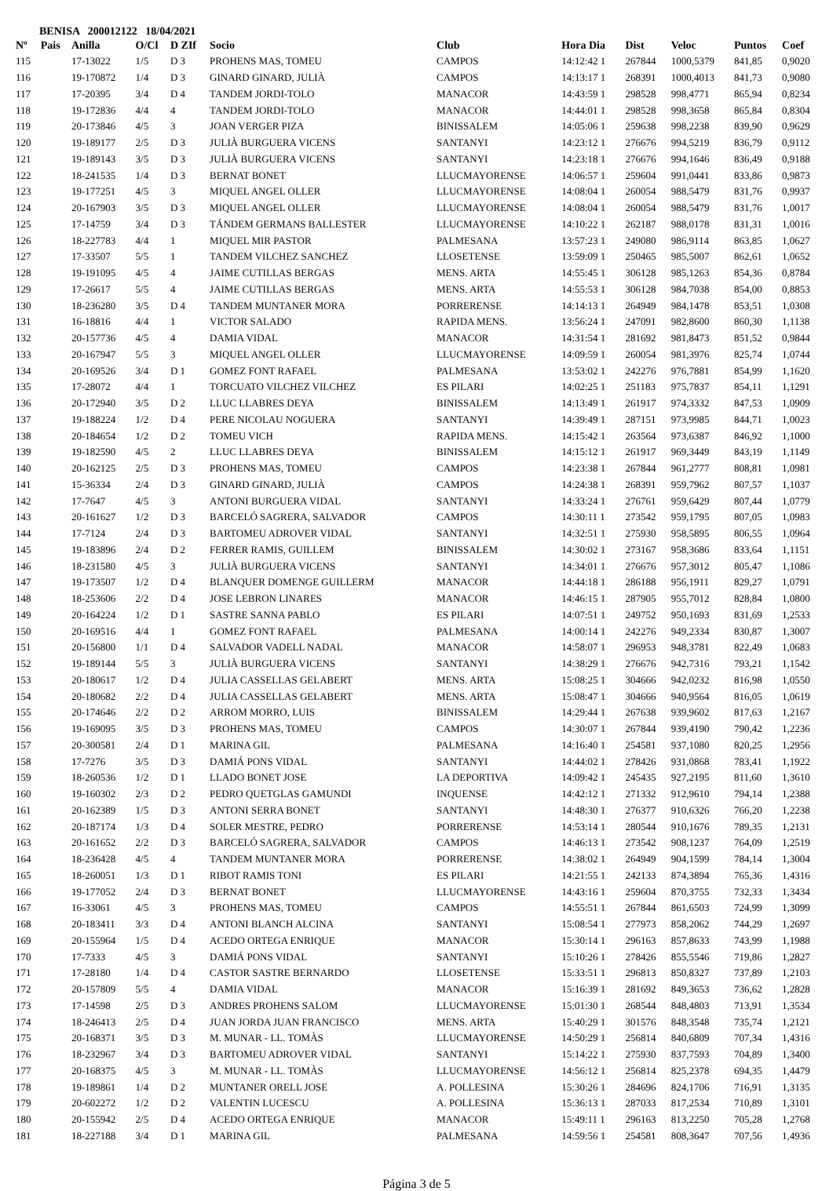BENISA 200012122 18/04/2021
| Nº | Pais | Anilla | O/Cl | D ZIf | Socio | Club | Hora Dia | Dist | Veloc | Puntos | Coef |
| --- | --- | --- | --- | --- | --- | --- | --- | --- | --- | --- | --- |
| 115 | | 17-13022 | 1/5 | D 3 | PROHENS MAS, TOMEU | CAMPOS | 14:12:42 1 | 267844 | 1000,5379 | 841,85 | 0,9020 |
| 116 | | 19-170872 | 1/4 | D 3 | GINARD GINARD, JULIÀ | CAMPOS | 14:13:17 1 | 268391 | 1000,4013 | 841,73 | 0,9080 |
| 117 | | 17-20395 | 3/4 | D 4 | TANDEM JORDI-TOLO | MANACOR | 14:43:59 1 | 298528 | 998,4771 | 865,94 | 0,8234 |
| 118 | | 19-172836 | 4/4 | 4 | TANDEM JORDI-TOLO | MANACOR | 14:44:01 1 | 298528 | 998,3658 | 865,84 | 0,8304 |
| 119 | | 20-173846 | 4/5 | 3 | JOAN VERGER PIZA | BINISSALEM | 14:05:06 1 | 259638 | 998,2238 | 839,90 | 0,9629 |
| 120 | | 19-189177 | 2/5 | D 3 | JULIÀ BURGUERA VICENS | SANTANYI | 14:23:12 1 | 276676 | 994,5219 | 836,79 | 0,9112 |
| 121 | | 19-189143 | 3/5 | D 3 | JULIÀ BURGUERA VICENS | SANTANYI | 14:23:18 1 | 276676 | 994,1646 | 836,49 | 0,9188 |
| 122 | | 18-241535 | 1/4 | D 3 | BERNAT BONET | LLUCMAYORENSE | 14:06:57 1 | 259604 | 991,0441 | 833,86 | 0,9873 |
| 123 | | 19-177251 | 4/5 | 3 | MIQUEL ANGEL OLLER | LLUCMAYORENSE | 14:08:04 1 | 260054 | 988,5479 | 831,76 | 0,9937 |
| 124 | | 20-167903 | 3/5 | D 3 | MIQUEL ANGEL OLLER | LLUCMAYORENSE | 14:08:04 1 | 260054 | 988,5479 | 831,76 | 1,0017 |
| 125 | | 17-14759 | 3/4 | D 3 | TÁNDEM GERMANS BALLESTER | LLUCMAYORENSE | 14:10:22 1 | 262187 | 988,0178 | 831,31 | 1,0016 |
| 126 | | 18-227783 | 4/4 | 1 | MIQUEL MIR PASTOR | PALMESANA | 13:57:23 1 | 249080 | 986,9114 | 863,85 | 1,0627 |
| 127 | | 17-33507 | 5/5 | 1 | TANDEM VILCHEZ SANCHEZ | LLOSETENSE | 13:59:09 1 | 250465 | 985,5007 | 862,61 | 1,0652 |
| 128 | | 19-191095 | 4/5 | 4 | JAIME CUTILLAS BERGAS | MENS. ARTA | 14:55:45 1 | 306128 | 985,1263 | 854,36 | 0,8784 |
| 129 | | 17-26617 | 5/5 | 4 | JAIME CUTILLAS BERGAS | MENS. ARTA | 14:55:53 1 | 306128 | 984,7038 | 854,00 | 0,8853 |
| 130 | | 18-236280 | 3/5 | D 4 | TANDEM MUNTANER MORA | PORRERENSE | 14:14:13 1 | 264949 | 984,1478 | 853,51 | 1,0308 |
| 131 | | 16-18816 | 4/4 | 1 | VICTOR SALADO | RAPIDA MENS. | 13:56:24 1 | 247091 | 982,8600 | 860,30 | 1,1138 |
| 132 | | 20-157736 | 4/5 | 4 | DAMIA VIDAL | MANACOR | 14:31:54 1 | 281692 | 981,8473 | 851,52 | 0,9844 |
| 133 | | 20-167947 | 5/5 | 3 | MIQUEL ANGEL OLLER | LLUCMAYORENSE | 14:09:59 1 | 260054 | 981,3976 | 825,74 | 1,0744 |
| 134 | | 20-169526 | 3/4 | D 1 | GOMEZ FONT RAFAEL | PALMESANA | 13:53:02 1 | 242276 | 976,7881 | 854,99 | 1,1620 |
| 135 | | 17-28072 | 4/4 | 1 | TORCUATO VILCHEZ VILCHEZ | ES PILARI | 14:02:25 1 | 251183 | 975,7837 | 854,11 | 1,1291 |
| 136 | | 20-172940 | 3/5 | D 2 | LLUC LLABRES DEYA | BINISSALEM | 14:13:49 1 | 261917 | 974,3332 | 847,53 | 1,0909 |
| 137 | | 19-188224 | 1/2 | D 4 | PERE NICOLAU NOGUERA | SANTANYI | 14:39:49 1 | 287151 | 973,9985 | 844,71 | 1,0023 |
| 138 | | 20-184654 | 1/2 | D 2 | TOMEU VICH | RAPIDA MENS. | 14:15:42 1 | 263564 | 973,6387 | 846,92 | 1,1000 |
| 139 | | 19-182590 | 4/5 | 2 | LLUC LLABRES DEYA | BINISSALEM | 14:15:12 1 | 261917 | 969,3449 | 843,19 | 1,1149 |
| 140 | | 20-162125 | 2/5 | D 3 | PROHENS MAS, TOMEU | CAMPOS | 14:23:38 1 | 267844 | 961,2777 | 808,81 | 1,0981 |
| 141 | | 15-36334 | 2/4 | D 3 | GINARD GINARD, JULIÀ | CAMPOS | 14:24:38 1 | 268391 | 959,7962 | 807,57 | 1,1037 |
| 142 | | 17-7647 | 4/5 | 3 | ANTONI BURGUERA VIDAL | SANTANYI | 14:33:24 1 | 276761 | 959,6429 | 807,44 | 1,0779 |
| 143 | | 20-161627 | 1/2 | D 3 | BARCELÓ SAGRERA, SALVADOR | CAMPOS | 14:30:11 1 | 273542 | 959,1795 | 807,05 | 1,0983 |
| 144 | | 17-7124 | 2/4 | D 3 | BARTOMEU ADROVER VIDAL | SANTANYI | 14:32:51 1 | 275930 | 958,5895 | 806,55 | 1,0964 |
| 145 | | 19-183896 | 2/4 | D 2 | FERRER RAMIS, GUILLEM | BINISSALEM | 14:30:02 1 | 273167 | 958,3686 | 833,64 | 1,1151 |
| 146 | | 18-231580 | 4/5 | 3 | JULIÀ BURGUERA VICENS | SANTANYI | 14:34:01 1 | 276676 | 957,3012 | 805,47 | 1,1086 |
| 147 | | 19-173507 | 1/2 | D 4 | BLANQUER DOMENGE GUILLERM | MANACOR | 14:44:18 1 | 286188 | 956,1911 | 829,27 | 1,0791 |
| 148 | | 18-253606 | 2/2 | D 4 | JOSE LEBRON LINARES | MANACOR | 14:46:15 1 | 287905 | 955,7012 | 828,84 | 1,0800 |
| 149 | | 20-164224 | 1/2 | D 1 | SASTRE SANNA PABLO | ES PILARI | 14:07:51 1 | 249752 | 950,1693 | 831,69 | 1,2533 |
| 150 | | 20-169516 | 4/4 | 1 | GOMEZ FONT RAFAEL | PALMESANA | 14:00:14 1 | 242276 | 949,2334 | 830,87 | 1,3007 |
| 151 | | 20-156800 | 1/1 | D 4 | SALVADOR VADELL NADAL | MANACOR | 14:58:07 1 | 296953 | 948,3781 | 822,49 | 1,0683 |
| 152 | | 19-189144 | 5/5 | 3 | JULIÀ BURGUERA VICENS | SANTANYI | 14:38:29 1 | 276676 | 942,7316 | 793,21 | 1,1542 |
| 153 | | 20-180617 | 1/2 | D 4 | JULIA CASSELLAS GELABERT | MENS. ARTA | 15:08:25 1 | 304666 | 942,0232 | 816,98 | 1,0550 |
| 154 | | 20-180682 | 2/2 | D 4 | JULIA CASSELLAS GELABERT | MENS. ARTA | 15:08:47 1 | 304666 | 940,9564 | 816,05 | 1,0619 |
| 155 | | 20-174646 | 2/2 | D 2 | ARROM MORRO, LUIS | BINISSALEM | 14:29:44 1 | 267638 | 939,9602 | 817,63 | 1,2167 |
| 156 | | 19-169095 | 3/5 | D 3 | PROHENS MAS, TOMEU | CAMPOS | 14:30:07 1 | 267844 | 939,4190 | 790,42 | 1,2236 |
| 157 | | 20-300581 | 2/4 | D 1 | MARINA GIL | PALMESANA | 14:16:40 1 | 254581 | 937,1080 | 820,25 | 1,2956 |
| 158 | | 17-7276 | 3/5 | D 3 | DAMIÁ PONS VIDAL | SANTANYI | 14:44:02 1 | 278426 | 931,0868 | 783,41 | 1,1922 |
| 159 | | 18-260536 | 1/2 | D 1 | LLADO BONET JOSE | LA DEPORTIVA | 14:09:42 1 | 245435 | 927,2195 | 811,60 | 1,3610 |
| 160 | | 19-160302 | 2/3 | D 2 | PEDRO QUETGLAS GAMUNDI | INQUENSE | 14:42:12 1 | 271332 | 912,9610 | 794,14 | 1,2388 |
| 161 | | 20-162389 | 1/5 | D 3 | ANTONI SERRA BONET | SANTANYI | 14:48:30 1 | 276377 | 910,6326 | 766,20 | 1,2238 |
| 162 | | 20-187174 | 1/3 | D 4 | SOLER MESTRE, PEDRO | PORRERENSE | 14:53:14 1 | 280544 | 910,1676 | 789,35 | 1,2131 |
| 163 | | 20-161652 | 2/2 | D 3 | BARCELÓ SAGRERA, SALVADOR | CAMPOS | 14:46:13 1 | 273542 | 908,1237 | 764,09 | 1,2519 |
| 164 | | 18-236428 | 4/5 | 4 | TANDEM MUNTANER MORA | PORRERENSE | 14:38:02 1 | 264949 | 904,1599 | 784,14 | 1,3004 |
| 165 | | 18-260051 | 1/3 | D 1 | RIBOT RAMIS TONI | ES PILARI | 14:21:55 1 | 242133 | 874,3894 | 765,36 | 1,4316 |
| 166 | | 19-177052 | 2/4 | D 3 | BERNAT BONET | LLUCMAYORENSE | 14:43:16 1 | 259604 | 870,3755 | 732,33 | 1,3434 |
| 167 | | 16-33061 | 4/5 | 3 | PROHENS MAS, TOMEU | CAMPOS | 14:55:51 1 | 267844 | 861,6503 | 724,99 | 1,3099 |
| 168 | | 20-183411 | 3/3 | D 4 | ANTONI BLANCH ALCINA | SANTANYI | 15:08:54 1 | 277973 | 858,2062 | 744,29 | 1,2697 |
| 169 | | 20-155964 | 1/5 | D 4 | ACEDO ORTEGA ENRIQUE | MANACOR | 15:30:14 1 | 296163 | 857,8633 | 743,99 | 1,1988 |
| 170 | | 17-7333 | 4/5 | 3 | DAMIÁ PONS VIDAL | SANTANYI | 15:10:26 1 | 278426 | 855,5546 | 719,86 | 1,2827 |
| 171 | | 17-28180 | 1/4 | D 4 | CASTOR SASTRE BERNARDO | LLOSETENSE | 15:33:51 1 | 296813 | 850,8327 | 737,89 | 1,2103 |
| 172 | | 20-157809 | 5/5 | 4 | DAMIA VIDAL | MANACOR | 15:16:39 1 | 281692 | 849,3653 | 736,62 | 1,2828 |
| 173 | | 17-14598 | 2/5 | D 3 | ANDRES PROHENS SALOM | LLUCMAYORENSE | 15:01:30 1 | 268544 | 848,4803 | 713,91 | 1,3534 |
| 174 | | 18-246413 | 2/5 | D 4 | JUAN JORDA JUAN FRANCISCO | MENS. ARTA | 15:40:29 1 | 301576 | 848,3548 | 735,74 | 1,2121 |
| 175 | | 20-168371 | 3/5 | D 3 | M. MUNAR - LL. TOMÀS | LLUCMAYORENSE | 14:50:29 1 | 256814 | 840,6809 | 707,34 | 1,4316 |
| 176 | | 18-232967 | 3/4 | D 3 | BARTOMEU ADROVER VIDAL | SANTANYI | 15:14:22 1 | 275930 | 837,7593 | 704,89 | 1,3400 |
| 177 | | 20-168375 | 4/5 | 3 | M. MUNAR - LL. TOMÀS | LLUCMAYORENSE | 14:56:12 1 | 256814 | 825,2378 | 694,35 | 1,4479 |
| 178 | | 19-189861 | 1/4 | D 2 | MUNTANER ORELL JOSE | A. POLLESINA | 15:30:26 1 | 284696 | 824,1706 | 716,91 | 1,3135 |
| 179 | | 20-602272 | 1/2 | D 2 | VALENTIN LUCESCU | A. POLLESINA | 15:36:13 1 | 287033 | 817,2534 | 710,89 | 1,3101 |
| 180 | | 20-155942 | 2/5 | D 4 | ACEDO ORTEGA ENRIQUE | MANACOR | 15:49:11 1 | 296163 | 813,2250 | 705,28 | 1,2768 |
| 181 | | 18-227188 | 3/4 | D 1 | MARINA GIL | PALMESANA | 14:59:56 1 | 254581 | 808,3647 | 707,56 | 1,4936 |
Página 3 de 5